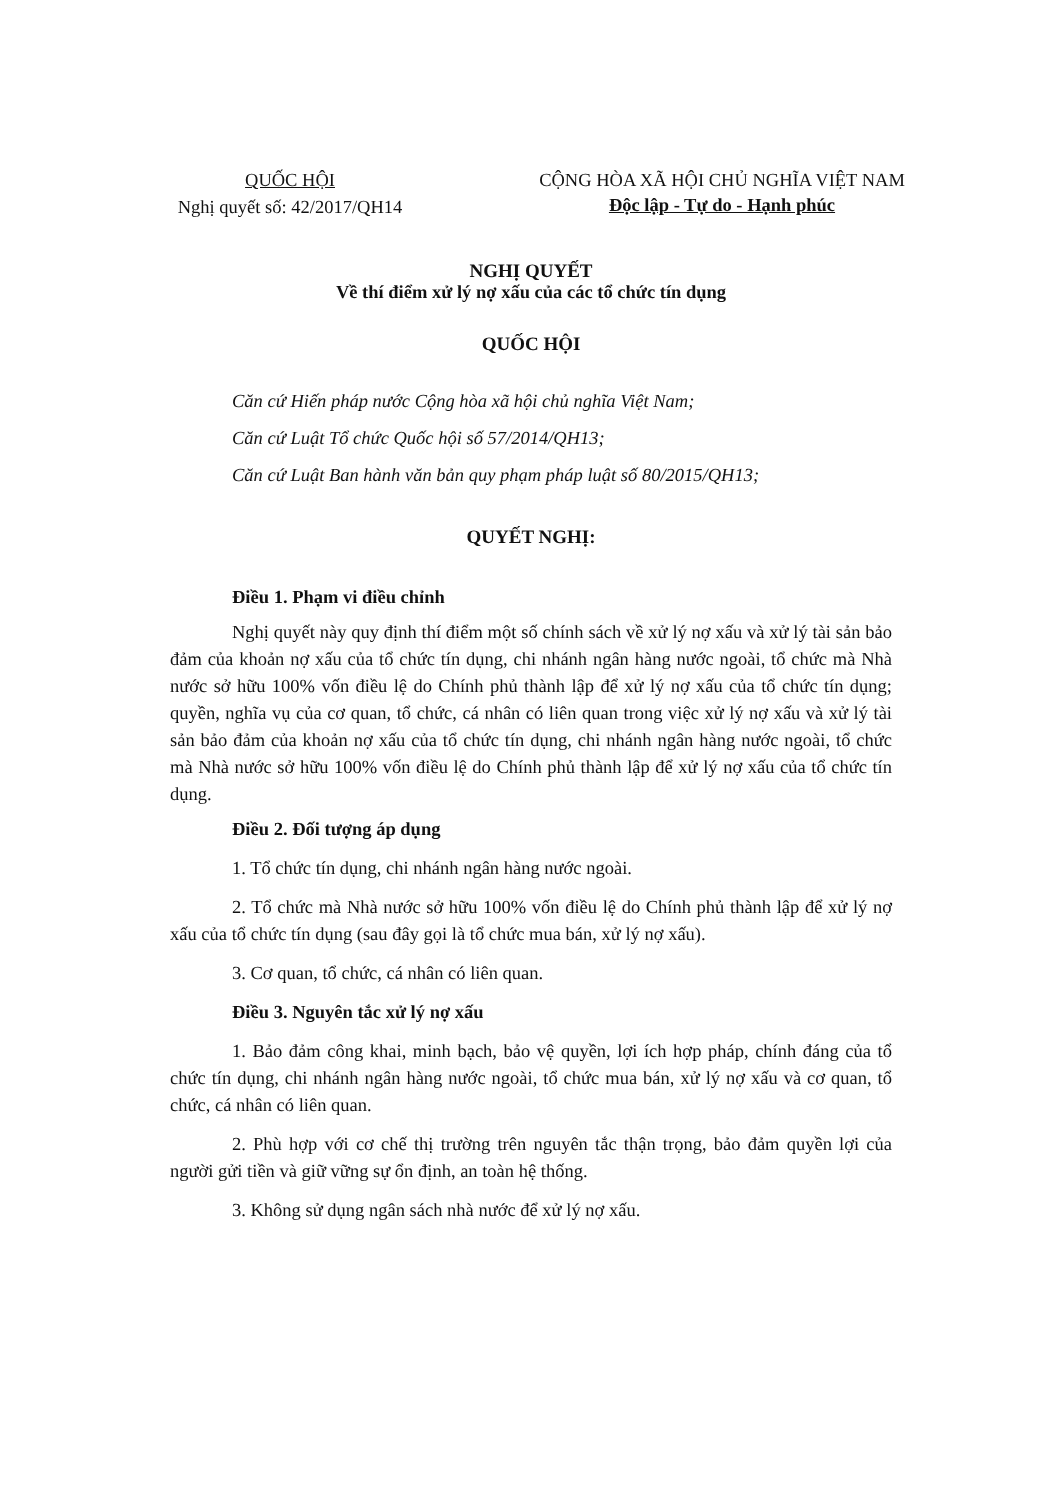QUỐC HỘI
Nghị quyết số: 42/2017/QH14
CỘNG HÒA XÃ HỘI CHỦ NGHĨA VIỆT NAM
Độc lập - Tự do - Hạnh phúc
NGHỊ QUYẾT
Về thí điểm xử lý nợ xấu của các tổ chức tín dụng
QUỐC HỘI
Căn cứ Hiến pháp nước Cộng hòa xã hội chủ nghĩa Việt Nam;
Căn cứ Luật Tổ chức Quốc hội số 57/2014/QH13;
Căn cứ Luật Ban hành văn bản quy phạm pháp luật số 80/2015/QH13;
QUYẾT NGHỊ:
Điều 1. Phạm vi điều chỉnh
Nghị quyết này quy định thí điểm một số chính sách về xử lý nợ xấu và xử lý tài sản bảo đảm của khoản nợ xấu của tổ chức tín dụng, chi nhánh ngân hàng nước ngoài, tổ chức mà Nhà nước sở hữu 100% vốn điều lệ do Chính phủ thành lập để xử lý nợ xấu của tổ chức tín dụng; quyền, nghĩa vụ của cơ quan, tổ chức, cá nhân có liên quan trong việc xử lý nợ xấu và xử lý tài sản bảo đảm của khoản nợ xấu của tổ chức tín dụng, chi nhánh ngân hàng nước ngoài, tổ chức mà Nhà nước sở hữu 100% vốn điều lệ do Chính phủ thành lập để xử lý nợ xấu của tổ chức tín dụng.
Điều 2. Đối tượng áp dụng
1. Tổ chức tín dụng, chi nhánh ngân hàng nước ngoài.
2. Tổ chức mà Nhà nước sở hữu 100% vốn điều lệ do Chính phủ thành lập để xử lý nợ xấu của tổ chức tín dụng (sau đây gọi là tổ chức mua bán, xử lý nợ xấu).
3. Cơ quan, tổ chức, cá nhân có liên quan.
Điều 3. Nguyên tắc xử lý nợ xấu
1. Bảo đảm công khai, minh bạch, bảo vệ quyền, lợi ích hợp pháp, chính đáng của tổ chức tín dụng, chi nhánh ngân hàng nước ngoài, tổ chức mua bán, xử lý nợ xấu và cơ quan, tổ chức, cá nhân có liên quan.
2. Phù hợp với cơ chế thị trường trên nguyên tắc thận trọng, bảo đảm quyền lợi của người gửi tiền và giữ vững sự ổn định, an toàn hệ thống.
3. Không sử dụng ngân sách nhà nước để xử lý nợ xấu.